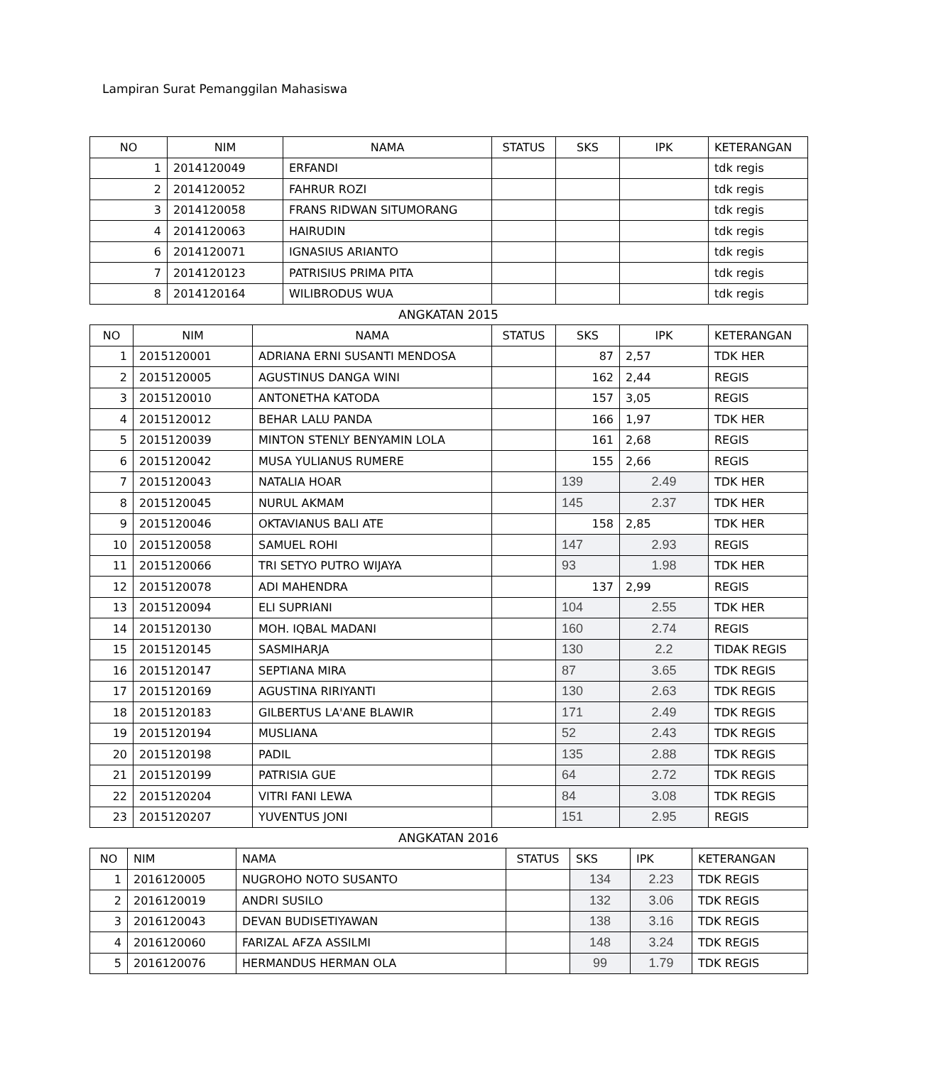Lampiran Surat Pemanggilan Mahasiswa
| NO | NIM | NAMA | STATUS | SKS | IPK | KETERANGAN |
| --- | --- | --- | --- | --- | --- | --- |
| 1 | 2014120049 | ERFANDI | | | | tdk regis |
| 2 | 2014120052 | FAHRUR ROZI | | | | tdk regis |
| 3 | 2014120058 | FRANS RIDWAN SITUMORANG | | | | tdk regis |
| 4 | 2014120063 | HAIRUDIN | | | | tdk regis |
| 6 | 2014120071 | IGNASIUS ARIANTO | | | | tdk regis |
| 7 | 2014120123 | PATRISIUS PRIMA PITA | | | | tdk regis |
| 8 | 2014120164 | WILIBRODUS WUA | | | | tdk regis |
ANGKATAN 2015
| NO | NIM | NAMA | STATUS | SKS | IPK | KETERANGAN |
| --- | --- | --- | --- | --- | --- | --- |
| 1 | 2015120001 | ADRIANA ERNI SUSANTI MENDOSA | | 87 | 2,57 | TDK HER |
| 2 | 2015120005 | AGUSTINUS DANGA WINI | | 162 | 2,44 | REGIS |
| 3 | 2015120010 | ANTONETHA KATODA | | 157 | 3,05 | REGIS |
| 4 | 2015120012 | BEHAR LALU PANDA | | 166 | 1,97 | TDK HER |
| 5 | 2015120039 | MINTON STENLY BENYAMIN LOLA | | 161 | 2,68 | REGIS |
| 6 | 2015120042 | MUSA YULIANUS RUMERE | | 155 | 2,66 | REGIS |
| 7 | 2015120043 | NATALIA HOAR | | 139 | 2.49 | TDK HER |
| 8 | 2015120045 | NURUL AKMAM | | 145 | 2.37 | TDK HER |
| 9 | 2015120046 | OKTAVIANUS BALI ATE | | 158 | 2,85 | TDK HER |
| 10 | 2015120058 | SAMUEL ROHI | | 147 | 2.93 | REGIS |
| 11 | 2015120066 | TRI SETYO PUTRO WIJAYA | | 93 | 1.98 | TDK HER |
| 12 | 2015120078 | ADI MAHENDRA | | 137 | 2,99 | REGIS |
| 13 | 2015120094 | ELI SUPRIANI | | 104 | 2.55 | TDK HER |
| 14 | 2015120130 | MOH. IQBAL MADANI | | 160 | 2.74 | REGIS |
| 15 | 2015120145 | SASMIHARJA | | 130 | 2.2 | TIDAK REGIS |
| 16 | 2015120147 | SEPTIANA MIRA | | 87 | 3.65 | TDK REGIS |
| 17 | 2015120169 | AGUSTINA RIRIYANTI | | 130 | 2.63 | TDK REGIS |
| 18 | 2015120183 | GILBERTUS LA'ANE BLAWIR | | 171 | 2.49 | TDK REGIS |
| 19 | 2015120194 | MUSLIANA | | 52 | 2.43 | TDK REGIS |
| 20 | 2015120198 | PADIL | | 135 | 2.88 | TDK REGIS |
| 21 | 2015120199 | PATRISIA GUE | | 64 | 2.72 | TDK REGIS |
| 22 | 2015120204 | VITRI FANI LEWA | | 84 | 3.08 | TDK REGIS |
| 23 | 2015120207 | YUVENTUS JONI | | 151 | 2.95 | REGIS |
ANGKATAN 2016
| NO | NIM | NAMA | STATUS | SKS | IPK | KETERANGAN |
| --- | --- | --- | --- | --- | --- | --- |
| 1 | 2016120005 | NUGROHO NOTO SUSANTO | | 134 | 2.23 | TDK REGIS |
| 2 | 2016120019 | ANDRI SUSILO | | 132 | 3.06 | TDK REGIS |
| 3 | 2016120043 | DEVAN BUDISETIYAWAN | | 138 | 3.16 | TDK REGIS |
| 4 | 2016120060 | FARIZAL AFZA ASSILMI | | 148 | 3.24 | TDK REGIS |
| 5 | 2016120076 | HERMANDUS HERMAN OLA | | 99 | 1.79 | TDK REGIS |